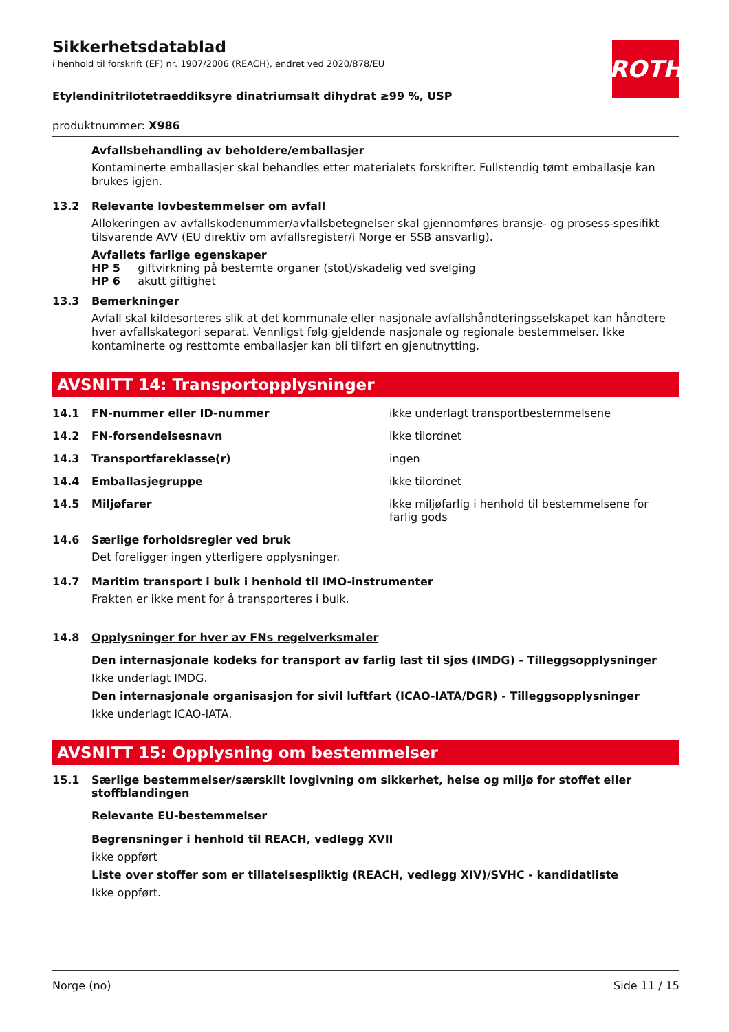ROTH
Sikkerhetsdatablad
i henhold til forskrift (EF) nr. 1907/2006 (REACH), endret ved 2020/878/EU
Etylendinitrilotetraeddiksyre dinatriumsalt dihydrat ≥99 %, USP
produktnummer: X986
Avfallsbehandling av beholdere/emballasjer
Kontaminerte emballasjer skal behandles etter materialets forskrifter. Fullstendig tømt emballasje kan brukes igjen.
13.2 Relevante lovbestemmelser om avfall
Allokeringen av avfallskodenummer/avfallsbetegnelser skal gjennomføres bransje- og prosess-spesifikt tilsvarende AVV (EU direktiv om avfallsregister/i Norge er SSB ansvarlig).
Avfallets farlige egenskaper
HP 5 giftvirkning på bestemte organer (stot)/skadelig ved svelging
HP 6 akutt giftighet
13.3 Bemerkninger
Avfall skal kildesorteres slik at det kommunale eller nasjonale avfallshåndteringsselskapet kan håndtere hver avfallskategori separat. Vennligst følg gjeldende nasjonale og regionale bestemmelser. Ikke kontaminerte og resttomte emballasjer kan bli tilført en gjenutnytting.
AVSNITT 14: Transportopplysninger
14.1 FN-nummer eller ID-nummer ikke underlagt transportbestemmelsene
14.2 FN-forsendelsesnavn ikke tilordnet
14.3 Transportfareklasse(r) ingen
14.4 Emballasjegruppe ikke tilordnet
14.5 Miljøfarer ikke miljøfarlig i henhold til bestemmelsene for farlig gods
14.6 Særlige forholdsregler ved bruk
Det foreligger ingen ytterligere opplysninger.
14.7 Maritim transport i bulk i henhold til IMO-instrumenter
Frakten er ikke ment for å transporteres i bulk.
14.8 Opplysninger for hver av FNs regelverksmaler
Den internasjonale kodeks for transport av farlig last til sjøs (IMDG) - Tilleggsopplysninger
Ikke underlagt IMDG.
Den internasjonale organisasjon for sivil luftfart (ICAO-IATA/DGR) - Tilleggsopplysninger
Ikke underlagt ICAO-IATA.
AVSNITT 15: Opplysning om bestemmelser
15.1 Særlige bestemmelser/særskilt lovgivning om sikkerhet, helse og miljø for stoffet eller stoffblandingen
Relevante EU-bestemmelser
Begrensninger i henhold til REACH, vedlegg XVII
ikke oppført
Liste over stoffer som er tillatelsespliktig (REACH, vedlegg XIV)/SVHC - kandidatliste
Ikke oppført.
Norge (no) Side 11 / 15